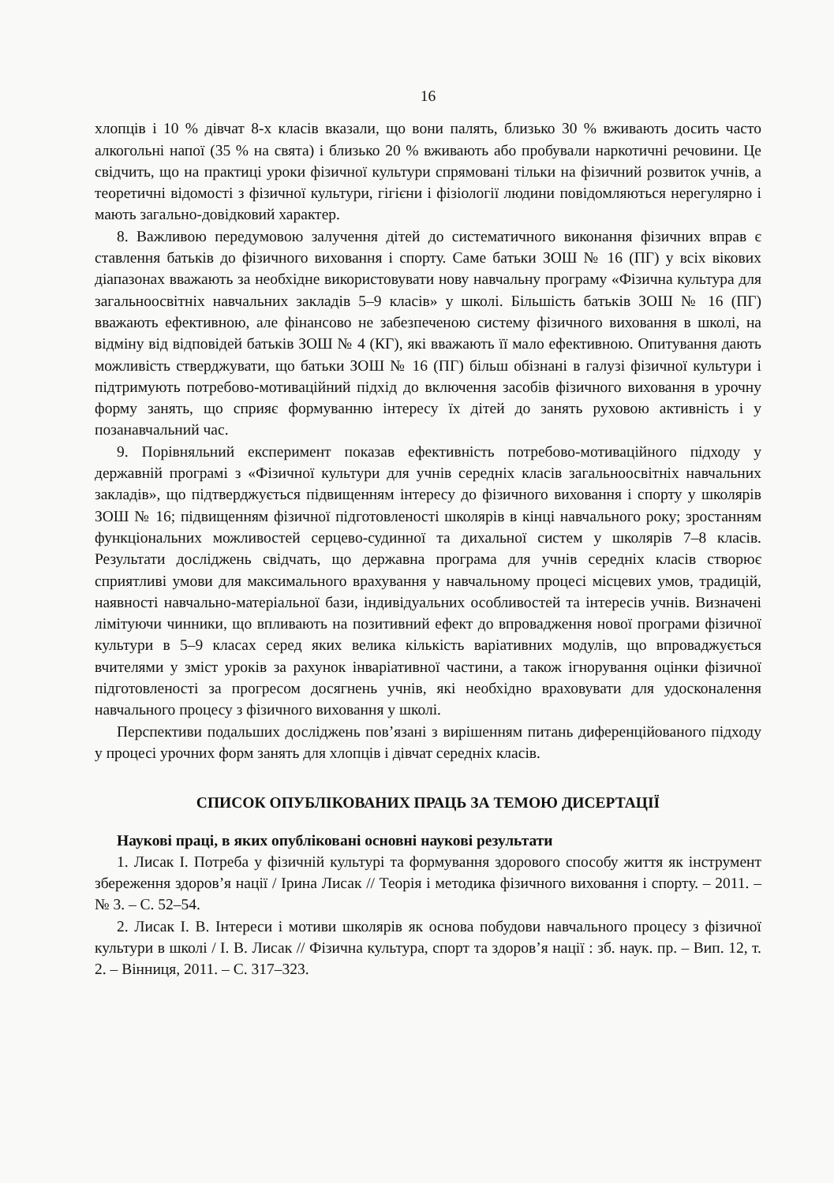16
хлопців і 10 % дівчат 8-х класів вказали, що вони палять, близько 30 % вживають досить часто алкогольні напої (35 % на свята) і близько 20 % вживають або пробували наркотичні речовини. Це свідчить, що на практиці уроки фізичної культури спрямовані тільки на фізичний розвиток учнів, а теоретичні відомості з фізичної культури, гігієни і фізіології людини повідомляються нерегулярно і мають загально-довідковий характер.
8. Важливою передумовою залучення дітей до систематичного виконання фізичних вправ є ставлення батьків до фізичного виховання і спорту. Саме батьки ЗОШ № 16 (ПГ) у всіх вікових діапазонах вважають за необхідне використовувати нову навчальну програму «Фізична культура для загальноосвітніх навчальних закладів 5–9 класів» у школі. Більшість батьків ЗОШ № 16 (ПГ) вважають ефективною, але фінансово не забезпеченою систему фізичного виховання в школі, на відміну від відповідей батьків ЗОШ № 4 (КГ), які вважають її мало ефективною. Опитування дають можливість стверджувати, що батьки ЗОШ № 16 (ПГ) більш обізнані в галузі фізичної культури і підтримують потребово-мотиваційний підхід до включення засобів фізичного виховання в урочну форму занять, що сприяє формуванню інтересу їх дітей до занять руховою активність і у позанавчальний час.
9. Порівняльний експеримент показав ефективність потребово-мотиваційного підходу у державній програмі з «Фізичної культури для учнів середніх класів загальноосвітніх навчальних закладів», що підтверджується підвищенням інтересу до фізичного виховання і спорту у школярів ЗОШ № 16; підвищенням фізичної підготовленості школярів в кінці навчального року; зростанням функціональних можливостей серцево-судинної та дихальної систем у школярів 7–8 класів. Результати досліджень свідчать, що державна програма для учнів середніх класів створює сприятливі умови для максимального врахування у навчальному процесі місцевих умов, традицій, наявності навчально-матеріальної бази, індивідуальних особливостей та інтересів учнів. Визначені лімітуючи чинники, що впливають на позитивний ефект до впровадження нової програми фізичної культури в 5–9 класах серед яких велика кількість варіативних модулів, що впроваджується вчителями у зміст уроків за рахунок інваріативної частини, а також ігнорування оцінки фізичної підготовленості за прогресом досягнень учнів, які необхідно враховувати для удосконалення навчального процесу з фізичного виховання у школі.
Перспективи подальших досліджень пов’язані з вирішенням питань диференційованого підходу у процесі урочних форм занять для хлопців і дівчат середніх класів.
СПИСОК ОПУБЛІКОВАНИХ ПРАЦЬ ЗА ТЕМОЮ ДИСЕРТАЦІЇ
Наукові праці, в яких опубліковані основні наукові результати
1. Лисак І. Потреба у фізичній культурі та формування здорового способу життя як інструмент збереження здоров’я нації / Ірина Лисак // Теорія і методика фізичного виховання і спорту. – 2011. – № 3. – С. 52–54.
2. Лисак І. В. Інтереси і мотиви школярів як основа побудови навчального процесу з фізичної культури в школі / І. В. Лисак // Фізична культура, спорт та здоров’я нації : зб. наук. пр. – Вип. 12, т. 2. – Вінниця, 2011. – С. 317–323.